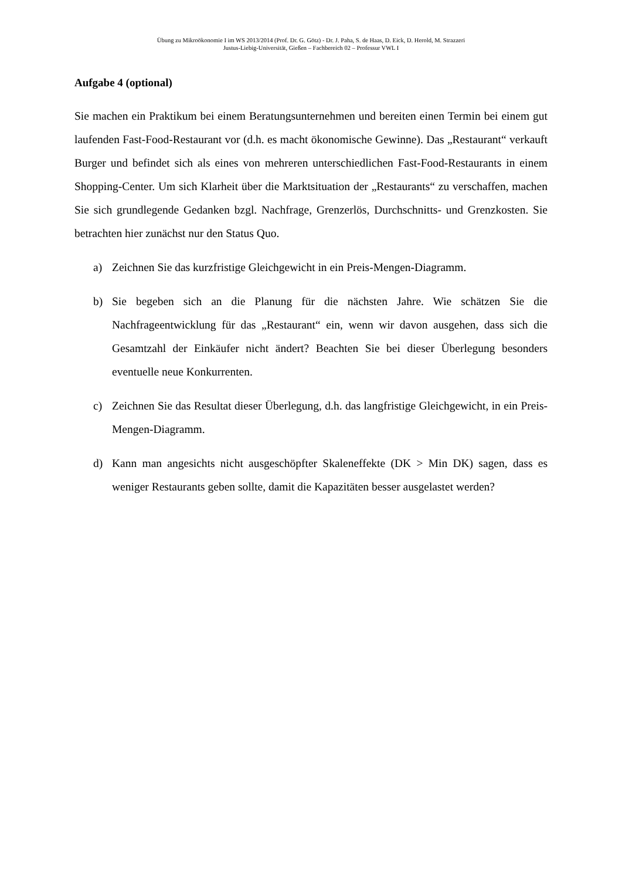Übung zu Mikroökonomie I im WS 2013/2014 (Prof. Dr. G. Götz) - Dr. J. Paha, S. de Haas, D. Eick, D. Herold, M. Strazzeri
Justus-Liebig-Universität, Gießen – Fachbereich 02 – Professur VWL I
Aufgabe 4 (optional)
Sie machen ein Praktikum bei einem Beratungsunternehmen und bereiten einen Termin bei einem gut laufenden Fast-Food-Restaurant vor (d.h. es macht ökonomische Gewinne). Das „Restaurant“ verkauft Burger und befindet sich als eines von mehreren unterschiedlichen Fast-Food-Restaurants in einem Shopping-Center. Um sich Klarheit über die Marktsituation der „Restaurants“ zu verschaffen, machen Sie sich grundlegende Gedanken bzgl. Nachfrage, Grenzerlös, Durchschnitts- und Grenzkosten. Sie betrachten hier zunächst nur den Status Quo.
a) Zeichnen Sie das kurzfristige Gleichgewicht in ein Preis-Mengen-Diagramm.
b) Sie begeben sich an die Planung für die nächsten Jahre. Wie schätzen Sie die Nachfrageentwicklung für das „Restaurant“ ein, wenn wir davon ausgehen, dass sich die Gesamtzahl der Einkäufer nicht ändert? Beachten Sie bei dieser Überlegung besonders eventuelle neue Konkurrenten.
c) Zeichnen Sie das Resultat dieser Überlegung, d.h. das langfristige Gleichgewicht, in ein Preis-Mengen-Diagramm.
d) Kann man angesichts nicht ausgeschöpfter Skaleneffekte (DK > Min DK) sagen, dass es weniger Restaurants geben sollte, damit die Kapazitäten besser ausgelastet werden?